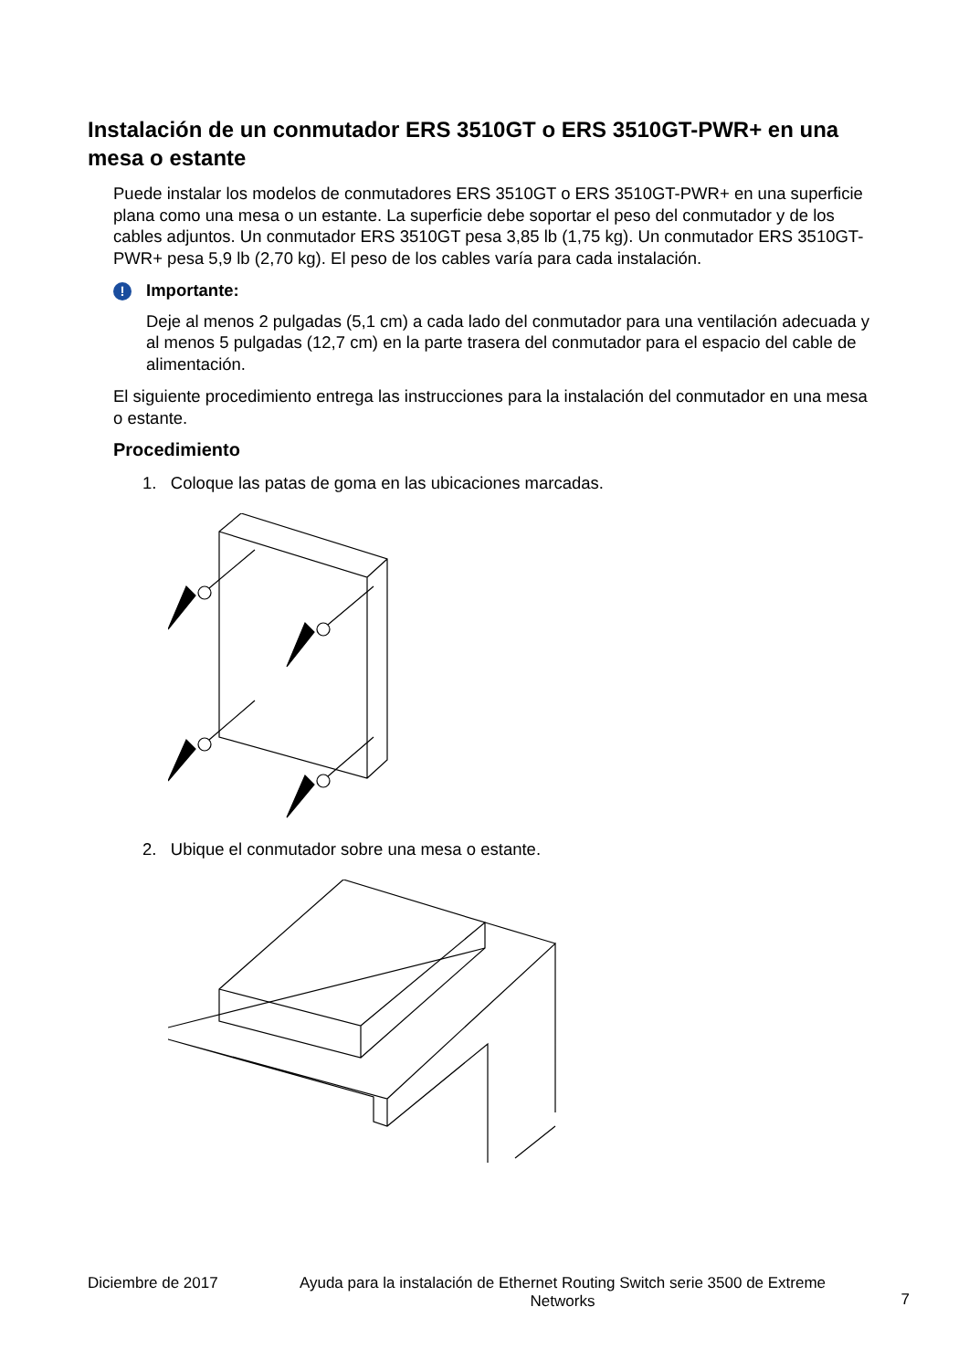Instalación de un conmutador ERS 3510GT o ERS 3510GT-PWR+ en una mesa o estante
Puede instalar los modelos de conmutadores ERS 3510GT o ERS 3510GT-PWR+ en una superficie plana como una mesa o un estante. La superficie debe soportar el peso del conmutador y de los cables adjuntos. Un conmutador ERS 3510GT pesa 3,85 lb (1,75 kg). Un conmutador ERS 3510GT-PWR+ pesa 5,9 lb (2,70 kg). El peso de los cables varía para cada instalación.
! Importante:
Deje al menos 2 pulgadas (5,1 cm) a cada lado del conmutador para una ventilación adecuada y al menos 5 pulgadas (12,7 cm) en la parte trasera del conmutador para el espacio del cable de alimentación.
El siguiente procedimiento entrega las instrucciones para la instalación del conmutador en una mesa o estante.
Procedimiento
1. Coloque las patas de goma en las ubicaciones marcadas.
2. Ubique el conmutador sobre una mesa o estante.
Diciembre de 2017 Ayuda para la instalación de Ethernet Routing Switch serie 3500 de Extreme Networks 7